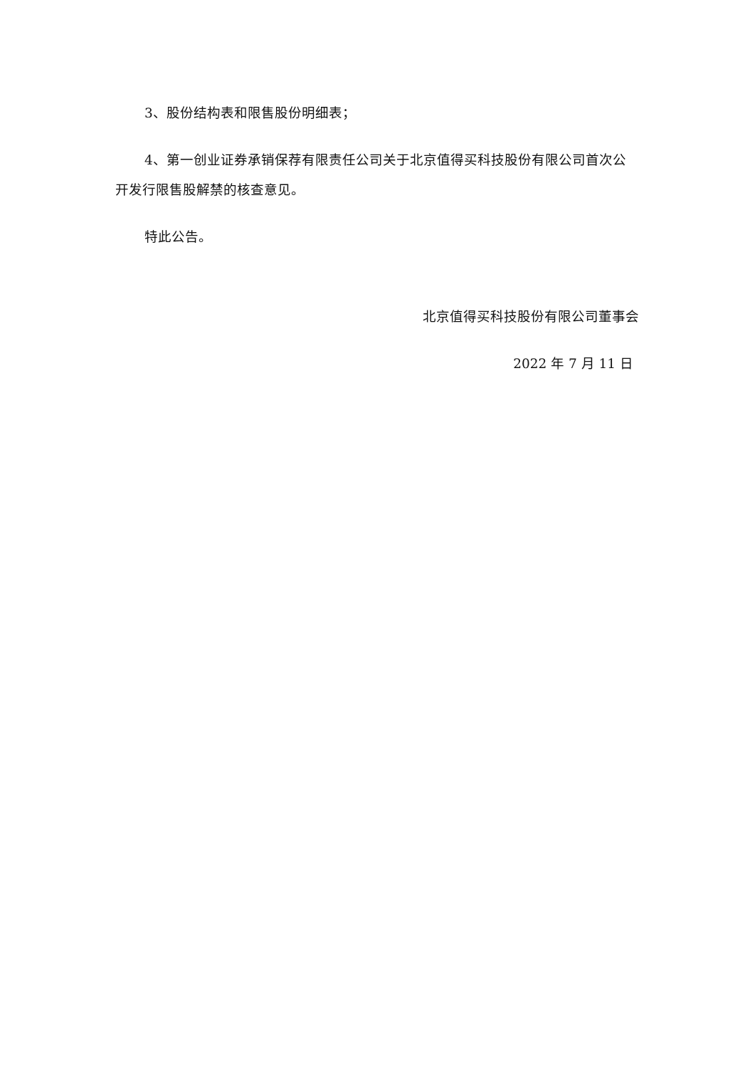3、股份结构表和限售股份明细表；
4、第一创业证券承销保荐有限责任公司关于北京值得买科技股份有限公司首次公开发行限售股解禁的核查意见。
特此公告。
北京值得买科技股份有限公司董事会
2022 年 7 月 11 日